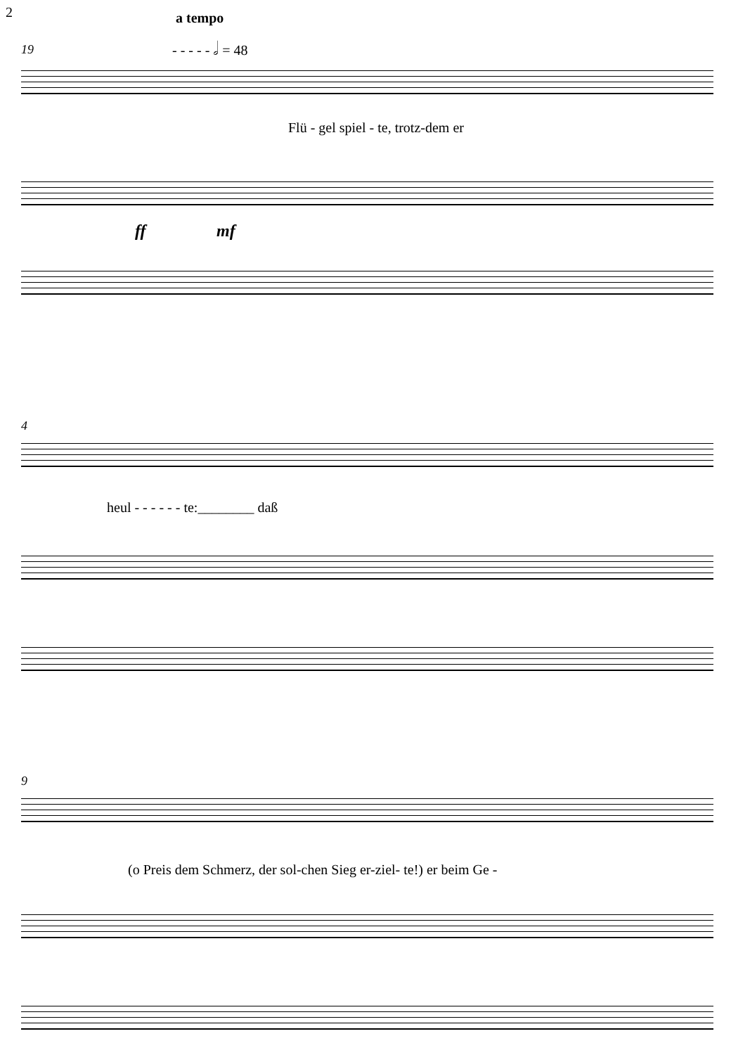2 a tempo
- - - - - 𝅗𝅥 = 48
19
Flü - gel spiel - te, trotz-dem er
ff mf
4
heul - - - - - - te:________ daß
9
(o Preis dem Schmerz, der sol-chen Sieg er-ziel- te!) er beim Ge -